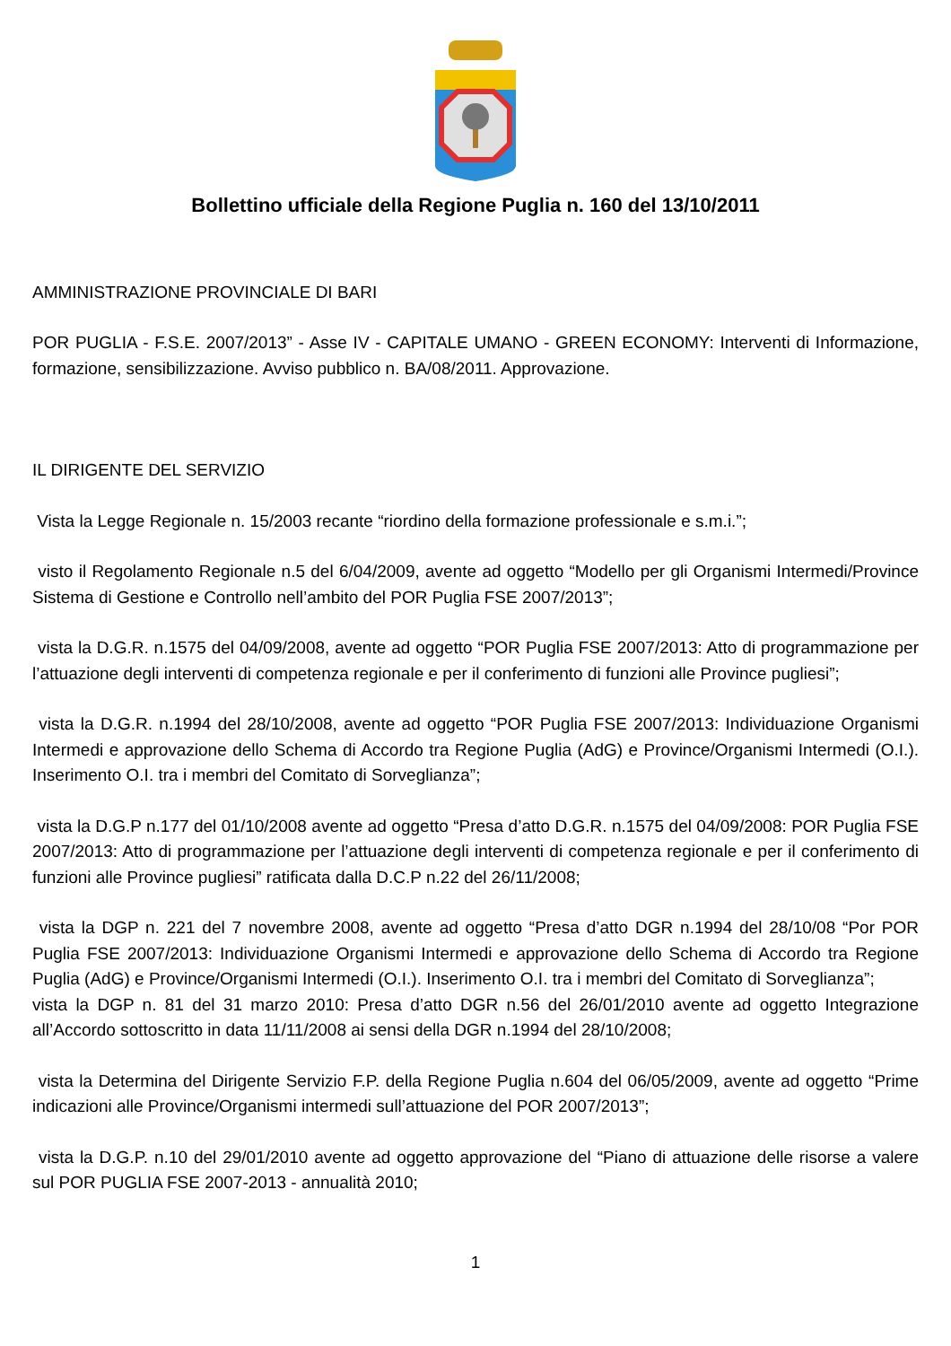Bollettino ufficiale della Regione Puglia n. 160 del 13/10/2011
AMMINISTRAZIONE PROVINCIALE DI BARI
POR PUGLIA - F.S.E. 2007/2013” - Asse IV - CAPITALE UMANO - GREEN ECONOMY: Interventi di Informazione, formazione, sensibilizzazione. Avviso pubblico n. BA/08/2011. Approvazione.
IL DIRIGENTE DEL SERVIZIO
Vista la Legge Regionale n. 15/2003 recante “riordino della formazione professionale e s.m.i.”;
visto il Regolamento Regionale n.5 del 6/04/2009, avente ad oggetto “Modello per gli Organismi Intermedi/Province Sistema di Gestione e Controllo nell’ambito del POR Puglia FSE 2007/2013”;
vista la D.G.R. n.1575 del 04/09/2008, avente ad oggetto “POR Puglia FSE 2007/2013: Atto di programmazione per l’attuazione degli interventi di competenza regionale e per il conferimento di funzioni alle Province pugliesi”;
vista la D.G.R. n.1994 del 28/10/2008, avente ad oggetto “POR Puglia FSE 2007/2013: Individuazione Organismi Intermedi e approvazione dello Schema di Accordo tra Regione Puglia (AdG) e Province/Organismi Intermedi (O.I.). Inserimento O.I. tra i membri del Comitato di Sorveglianza”;
vista la D.G.P n.177 del 01/10/2008 avente ad oggetto “Presa d’atto D.G.R. n.1575 del 04/09/2008: POR Puglia FSE 2007/2013: Atto di programmazione per l’attuazione degli interventi di competenza regionale e per il conferimento di funzioni alle Province pugliesi” ratificata dalla D.C.P n.22 del 26/11/2008;
vista la DGP n. 221 del 7 novembre 2008, avente ad oggetto “Presa d’atto DGR n.1994 del 28/10/08 “Por POR Puglia FSE 2007/2013: Individuazione Organismi Intermedi e approvazione dello Schema di Accordo tra Regione Puglia (AdG) e Province/Organismi Intermedi (O.I.). Inserimento O.I. tra i membri del Comitato di Sorveglianza”;
vista la DGP n. 81 del 31 marzo 2010: Presa d’atto DGR n.56 del 26/01/2010 avente ad oggetto Integrazione all’Accordo sottoscritto in data 11/11/2008 ai sensi della DGR n.1994 del 28/10/2008;
vista la Determina del Dirigente Servizio F.P. della Regione Puglia n.604 del 06/05/2009, avente ad oggetto “Prime indicazioni alle Province/Organismi intermedi sull’attuazione del POR 2007/2013”;
vista la D.G.P. n.10 del 29/01/2010 avente ad oggetto approvazione del “Piano di attuazione delle risorse a valere sul POR PUGLIA FSE 2007-2013 - annualità 2010;
1